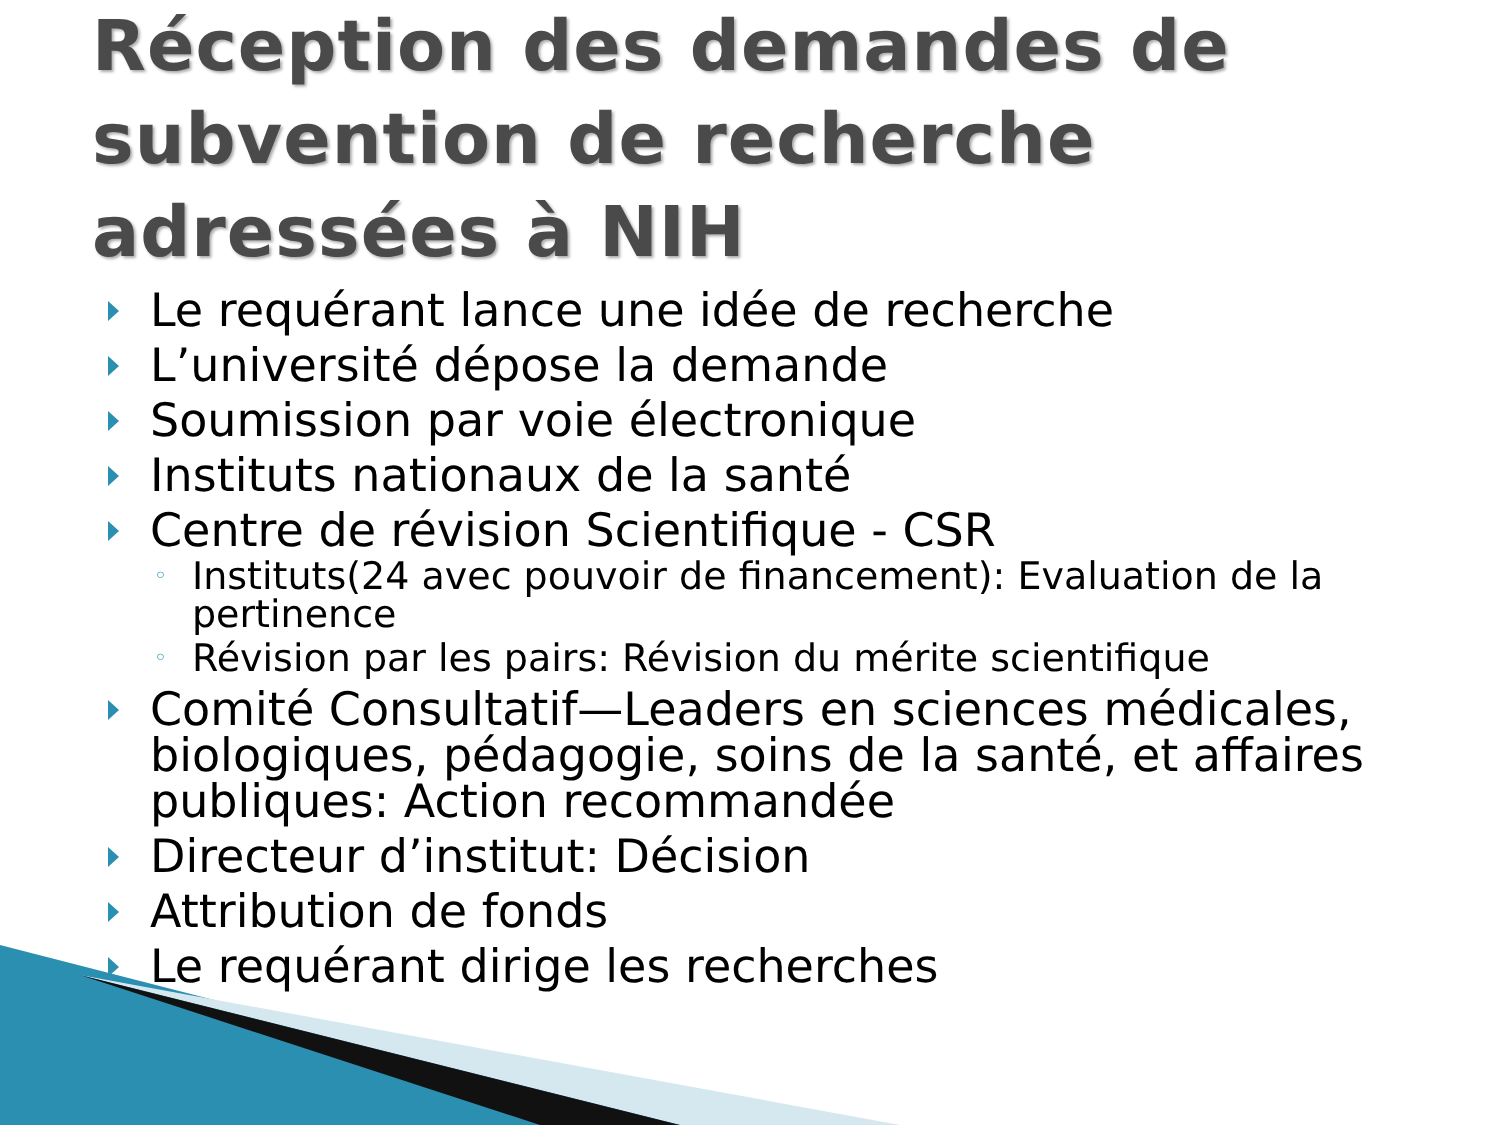Réception des demandes de subvention de recherche adressées à NIH
Le requérant lance une idée de recherche
L’université dépose la demande
Soumission par voie électronique
Instituts nationaux de la santé
Centre de révision Scientifique - CSR
◦ Instituts(24 avec pouvoir de financement): Evaluation de la pertinence
◦ Révision par les pairs: Révision du mérite scientifique
Comité Consultatif—Leaders en sciences médicales, biologiques, pédagogie, soins de la santé, et affaires publiques: Action recommandée
Directeur d’institut: Décision
Attribution de fonds
Le requérant dirige les recherches